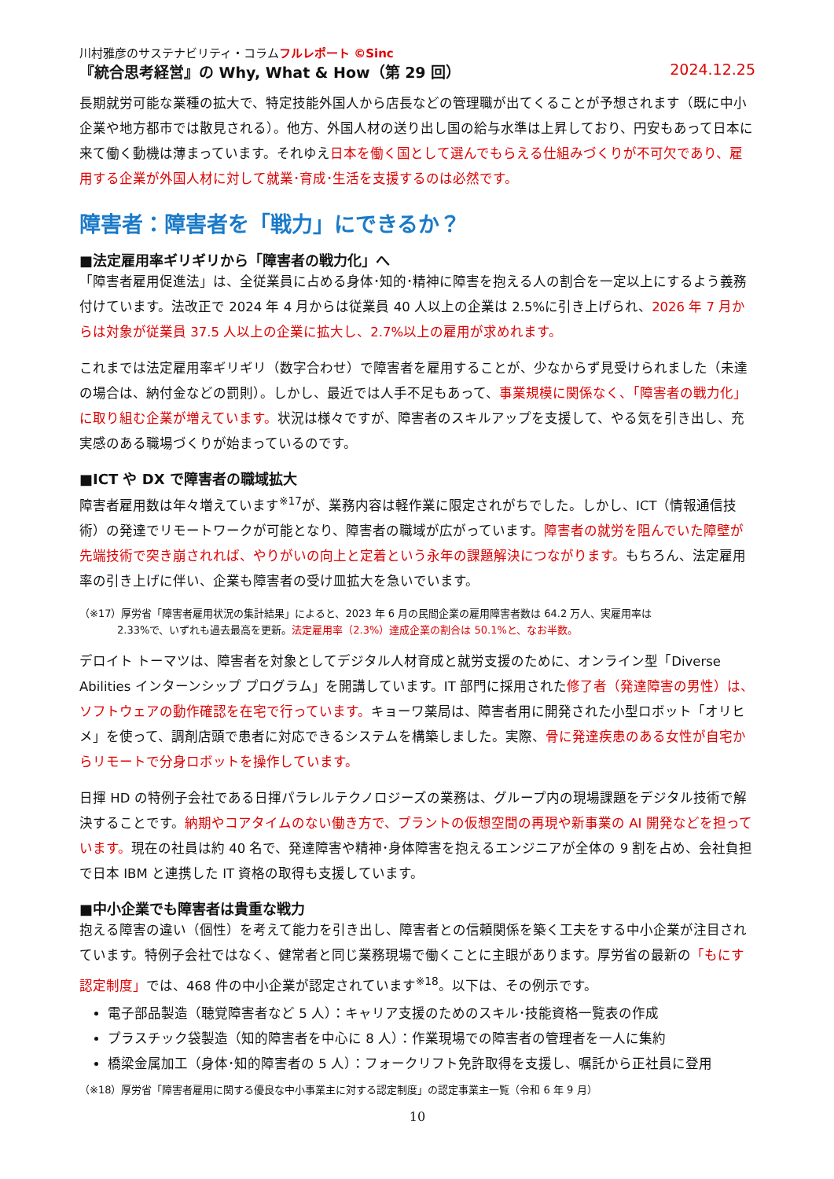川村雅彦のサステナビリティ・コラムフルレポート ©Sinc
『統合思考経営』の Why, What & How（第 29 回） 2024.12.25
長期就労可能な業種の拡大で、特定技能外国人から店長などの管理職が出てくることが予想されます（既に中小企業や地方都市では散見される）。他方、外国人材の送り出し国の給与水準は上昇しており、円安もあって日本に来て働く動機は薄まっています。それゆえ日本を働く国として選んでもらえる仕組みづくりが不可欠であり、雇用する企業が外国人材に対して就業･育成･生活を支援するのは必然です。
障害者：障害者を「戦力」にできるか？
■法定雇用率ギリギリから「障害者の戦力化」へ
「障害者雇用促進法」は、全従業員に占める身体･知的･精神に障害を抱える人の割合を一定以上にするよう義務付けています。法改正で 2024 年 4 月からは従業員 40 人以上の企業は 2.5%に引き上げられ、2026 年 7 月からは対象が従業員 37.5 人以上の企業に拡大し、2.7%以上の雇用が求めれます。
これまでは法定雇用率ギリギリ（数字合わせ）で障害者を雇用することが、少なからず見受けられました（未達の場合は、納付金などの罰則）。しかし、最近では人手不足もあって、事業規模に関係なく、「障害者の戦力化」に取り組む企業が増えています。状況は様々ですが、障害者のスキルアップを支援して、やる気を引き出し、充実感のある職場づくりが始まっているのです。
■ICT や DX で障害者の職域拡大
障害者雇用数は年々増えています<sup>※17</sup>が、業務内容は軽作業に限定されがちでした。しかし、ICT（情報通信技術）の発達でリモートワークが可能となり、障害者の職域が広がっています。障害者の就労を阻んでいた障壁が先端技術で突き崩されれば、やりがいの向上と定着という永年の課題解決につながります。もちろん、法定雇用率の引き上げに伴い、企業も障害者の受け皿拡大を急いでいます。
（※17）厚労省「障害者雇用状況の集計結果」によると、2023 年 6 月の民間企業の雇用障害者数は 64.2 万人、実雇用率は
2.33%で、いずれも過去最高を更新。法定雇用率（2.3%）達成企業の割合は 50.1%と、なお半数。
デロイト トーマツは、障害者を対象としてデジタル人材育成と就労支援のために、オンライン型「Diverse Abilities インターンシップ プログラム」を開講しています。IT 部門に採用された修了者（発達障害の男性）は、ソフトウェアの動作確認を在宅で行っています。キョーワ薬局は、障害者用に開発された小型ロボット「オリヒメ」を使って、調剤店頭で患者に対応できるシステムを構築しました。実際、骨に発達疾患のある女性が自宅からリモートで分身ロボットを操作しています。
日揮 HD の特例子会社である日揮パラレルテクノロジーズの業務は、グループ内の現場課題をデジタル技術で解決することです。納期やコアタイムのない働き方で、プラントの仮想空間の再現や新事業の AI 開発などを担っています。現在の社員は約 40 名で、発達障害や精神･身体障害を抱えるエンジニアが全体の 9 割を占め、会社負担で日本 IBM と連携した IT 資格の取得も支援しています。
■中小企業でも障害者は貴重な戦力
抱える障害の違い（個性）を考えて能力を引き出し、障害者との信頼関係を築く工夫をする中小企業が注目されています。特例子会社ではなく、健常者と同じ業務現場で働くことに主眼があります。厚労省の最新の「もにす認定制度」では、468 件の中小企業が認定されています<sup>※18</sup>。以下は、その例示です。
電子部品製造（聴覚障害者など 5 人）：キャリア支援のためのスキル･技能資格一覧表の作成
プラスチック袋製造（知的障害者を中心に 8 人）：作業現場での障害者の管理者を一人に集約
橋梁金属加工（身体･知的障害者の 5 人）：フォークリフト免許取得を支援し、嘱託から正社員に登用
（※18）厚労省「障害者雇用に関する優良な中小事業主に対する認定制度」の認定事業主一覧（令和 6 年 9 月）
10